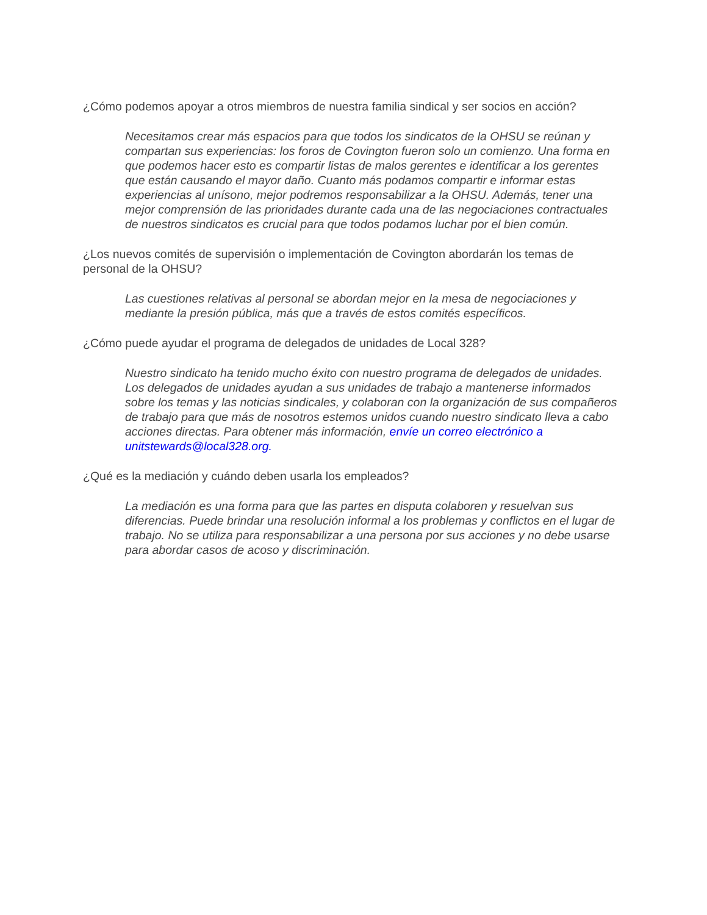¿Cómo podemos apoyar a otros miembros de nuestra familia sindical y ser socios en acción?
Necesitamos crear más espacios para que todos los sindicatos de la OHSU se reúnan y compartan sus experiencias: los foros de Covington fueron solo un comienzo. Una forma en que podemos hacer esto es compartir listas de malos gerentes e identificar a los gerentes que están causando el mayor daño. Cuanto más podamos compartir e informar estas experiencias al unísono, mejor podremos responsabilizar a la OHSU. Además, tener una mejor comprensión de las prioridades durante cada una de las negociaciones contractuales de nuestros sindicatos es crucial para que todos podamos luchar por el bien común.
¿Los nuevos comités de supervisión o implementación de Covington abordarán los temas de personal de la OHSU?
Las cuestiones relativas al personal se abordan mejor en la mesa de negociaciones y mediante la presión pública, más que a través de estos comités específicos.
¿Cómo puede ayudar el programa de delegados de unidades de Local 328?
Nuestro sindicato ha tenido mucho éxito con nuestro programa de delegados de unidades. Los delegados de unidades ayudan a sus unidades de trabajo a mantenerse informados sobre los temas y las noticias sindicales, y colaboran con la organización de sus compañeros de trabajo para que más de nosotros estemos unidos cuando nuestro sindicato lleva a cabo acciones directas. Para obtener más información, envíe un correo electrónico a unitstewards@local328.org.
¿Qué es la mediación y cuándo deben usarla los empleados?
La mediación es una forma para que las partes en disputa colaboren y resuelvan sus diferencias. Puede brindar una resolución informal a los problemas y conflictos en el lugar de trabajo. No se utiliza para responsabilizar a una persona por sus acciones y no debe usarse para abordar casos de acoso y discriminación.